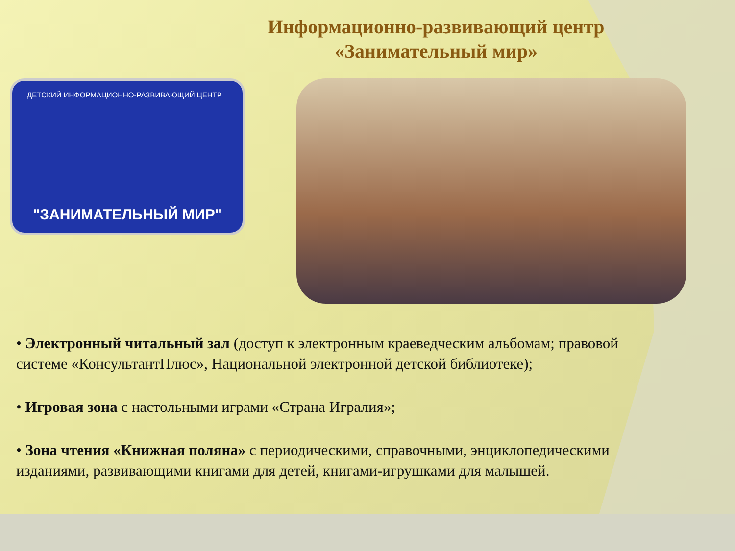Информационно-развивающий центр
«Занимательный мир»
ДЕТСКИЙ ИНФОРМАЦИОННО-РАЗВИВАЮЩИЙ ЦЕНТР
"ЗАНИМАТЕЛЬНЫЙ МИР"
• Электронный читальный зал (доступ к электронным краеведческим альбомам; правовой системе «КонсультантПлюс», Национальной электронной детской библиотеке);
• Игровая зона с настольными играми «Страна Игралия»;
• Зона чтения «Книжная поляна» с периодическими, справочными, энциклопедическими изданиями, развивающими книгами для детей, книгами-игрушками для малышей.